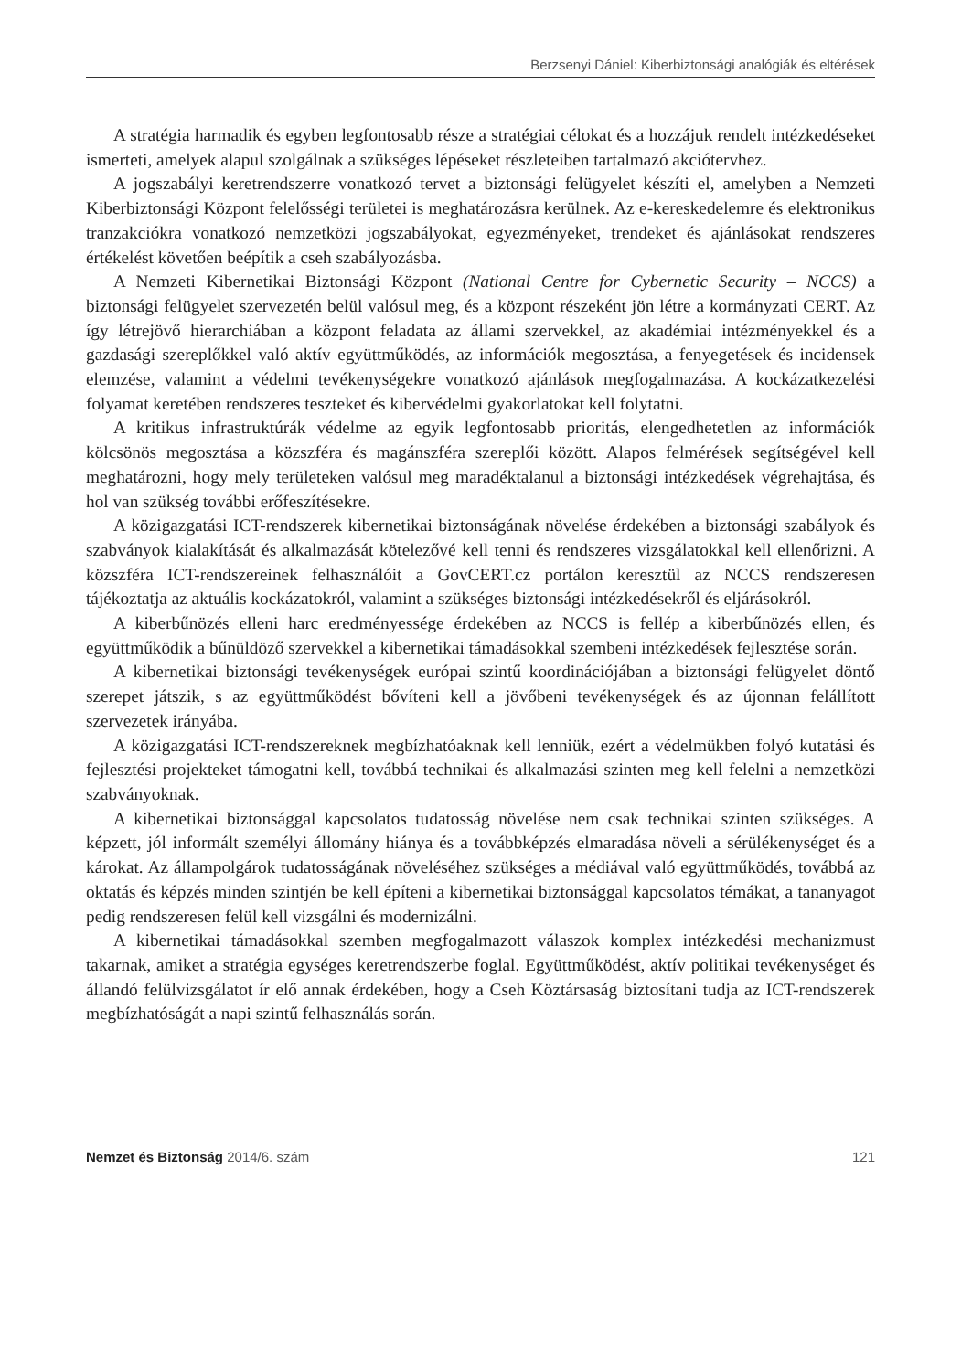Berzsenyi Dániel: Kiberbiztonsági analógiák és eltérések
A stratégia harmadik és egyben legfontosabb része a stratégiai célokat és a hozzájuk rendelt intézkedéseket ismerteti, amelyek alapul szolgálnak a szükséges lépéseket részleteiben tartalmazó akciótervhez.
A jogszabályi keretrendszerre vonatkozó tervet a biztonsági felügyelet készíti el, amelyben a Nemzeti Kiberbiztonsági Központ felelősségi területei is meghatározásra kerülnek. Az e-kereskedelemre és elektronikus tranzakciókra vonatkozó nemzetközi jogszabályokat, egyezményeket, trendeket és ajánlásokat rendszeres értékelést követően beépítik a cseh szabályozásba.
A Nemzeti Kibernetikai Biztonsági Központ (National Centre for Cybernetic Security – NCCS) a biztonsági felügyelet szervezetén belül valósul meg, és a központ részeként jön létre a kormányzati CERT. Az így létrejövő hierarchiában a központ feladata az állami szervekkel, az akadémiai intézményekkel és a gazdasági szereplőkkel való aktív együttműködés, az információk megosztása, a fenyegetések és incidensek elemzése, valamint a védelmi tevékenységekre vonatkozó ajánlások megfogalmazása. A kockázatkezelési folyamat keretében rendszeres teszteket és kibervédelmi gyakorlatokat kell folytatni.
A kritikus infrastruktúrák védelme az egyik legfontosabb prioritás, elengedhetetlen az információk kölcsönös megosztása a közszféra és magánszféra szereplői között. Alapos felmérések segítségével kell meghatározni, hogy mely területeken valósul meg maradéktalanul a biztonsági intézkedések végrehajtása, és hol van szükség további erőfeszítésekre.
A közigazgatási ICT-rendszerek kibernetikai biztonságának növelése érdekében a biztonsági szabályok és szabványok kialakítását és alkalmazását kötelezővé kell tenni és rendszeres vizsgálatokkal kell ellenőrizni. A közszféra ICT-rendszereinek felhasználóit a GovCERT.cz portálon keresztül az NCCS rendszeresen tájékoztatja az aktuális kockázatokról, valamint a szükséges biztonsági intézkedésekről és eljárásokról.
A kiberbűnözés elleni harc eredményessége érdekében az NCCS is fellép a kiberbűnözés ellen, és együttműködik a bűnüldöző szervekkel a kibernetikai támadásokkal szembeni intézkedések fejlesztése során.
A kibernetikai biztonsági tevékenységek európai szintű koordinációjában a biztonsági felügyelet döntő szerepet játszik, s az együttműködést bővíteni kell a jövőbeni tevékenységek és az újonnan felállított szervezetek irányába.
A közigazgatási ICT-rendszereknek megbízhatóaknak kell lenniük, ezért a védelmükben folyó kutatási és fejlesztési projekteket támogatni kell, továbbá technikai és alkalmazási szinten meg kell felelni a nemzetközi szabványoknak.
A kibernetikai biztonsággal kapcsolatos tudatosság növelése nem csak technikai szinten szükséges. A képzett, jól informált személyi állomány hiánya és a továbbképzés elmaradása növeli a sérülékenységet és a károkat. Az állampolgárok tudatosságának növeléséhez szükséges a médiával való együttműködés, továbbá az oktatás és képzés minden szintjén be kell építeni a kibernetikai biztonsággal kapcsolatos témákat, a tananyagot pedig rendszeresen felül kell vizsgálni és modernizálni.
A kibernetikai támadásokkal szemben megfogalmazott válaszok komplex intézkedési mechanizmust takarnak, amiket a stratégia egységes keretrendszerbe foglal. Együttműködést, aktív politikai tevékenységet és állandó felülvizsgálatot ír elő annak érdekében, hogy a Cseh Köztársaság biztosítani tudja az ICT-rendszerek megbízhatóságát a napi szintű felhasználás során.
Nemzet és Biztonság 2014/6. szám 121